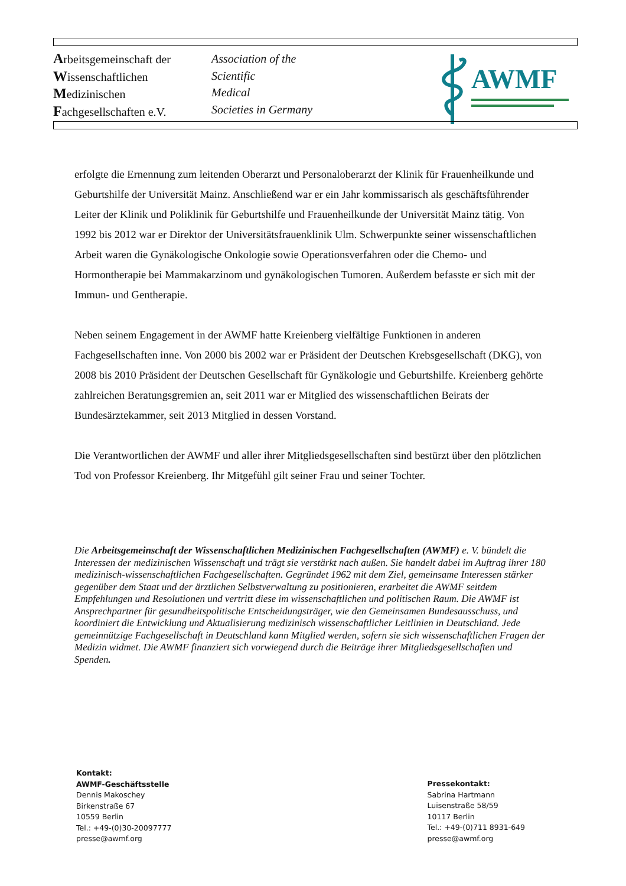Arbeitsgemeinschaft der
Wissenschaftlichen
Medizinischen
Fachgesellschaften e.V.
Association of the
Scientific
Medical
Societies in Germany
AWMF
erfolgte die Ernennung zum leitenden Oberarzt und Personaloberarzt der Klinik für Frauenheilkunde und Geburtshilfe der Universität Mainz. Anschließend war er ein Jahr kommissarisch als geschäftsführender Leiter der Klinik und Poliklinik für Geburtshilfe und Frauenheilkunde der Universität Mainz tätig. Von 1992 bis 2012 war er Direktor der Universitätsfrauenklinik Ulm. Schwerpunkte seiner wissenschaftlichen Arbeit waren die Gynäkologische Onkologie sowie Operationsverfahren oder die Chemo- und Hormontherapie bei Mammakarzinom und gynäkologischen Tumoren. Außerdem befasste er sich mit der Immun- und Gentherapie.
Neben seinem Engagement in der AWMF hatte Kreienberg vielfältige Funktionen in anderen Fachgesellschaften inne. Von 2000 bis 2002 war er Präsident der Deutschen Krebsgesellschaft (DKG), von 2008 bis 2010 Präsident der Deutschen Gesellschaft für Gynäkologie und Geburtshilfe. Kreienberg gehörte zahlreichen Beratungsgremien an, seit 2011 war er Mitglied des wissenschaftlichen Beirats der Bundesärztekammer, seit 2013 Mitglied in dessen Vorstand.
Die Verantwortlichen der AWMF und aller ihrer Mitgliedsgesellschaften sind bestürzt über den plötzlichen Tod von Professor Kreienberg. Ihr Mitgefühl gilt seiner Frau und seiner Tochter.
Die Arbeitsgemeinschaft der Wissenschaftlichen Medizinischen Fachgesellschaften (AWMF) e. V. bündelt die Interessen der medizinischen Wissenschaft und trägt sie verstärkt nach außen. Sie handelt dabei im Auftrag ihrer 180 medizinisch-wissenschaftlichen Fachgesellschaften. Gegründet 1962 mit dem Ziel, gemeinsame Interessen stärker gegenüber dem Staat und der ärztlichen Selbstverwaltung zu positionieren, erarbeitet die AWMF seitdem Empfehlungen und Resolutionen und vertritt diese im wissenschaftlichen und politischen Raum. Die AWMF ist Ansprechpartner für gesundheitspolitische Entscheidungsträger, wie den Gemeinsamen Bundesausschuss, und koordiniert die Entwicklung und Aktualisierung medizinisch wissenschaftlicher Leitlinien in Deutschland. Jede gemeinnützige Fachgesellschaft in Deutschland kann Mitglied werden, sofern sie sich wissenschaftlichen Fragen der Medizin widmet. Die AWMF finanziert sich vorwiegend durch die Beiträge ihrer Mitgliedsgesellschaften und Spenden.
Kontakt:
AWMF-Geschäftsstelle
Dennis Makoschey
Birkenstraße 67
10559 Berlin
Tel.: +49-(0)30-20097777
presse@awmf.org
Pressekontakt:
Sabrina Hartmann
Luisenstraße 58/59
10117 Berlin
Tel.: +49-(0)711 8931-649
presse@awmf.org